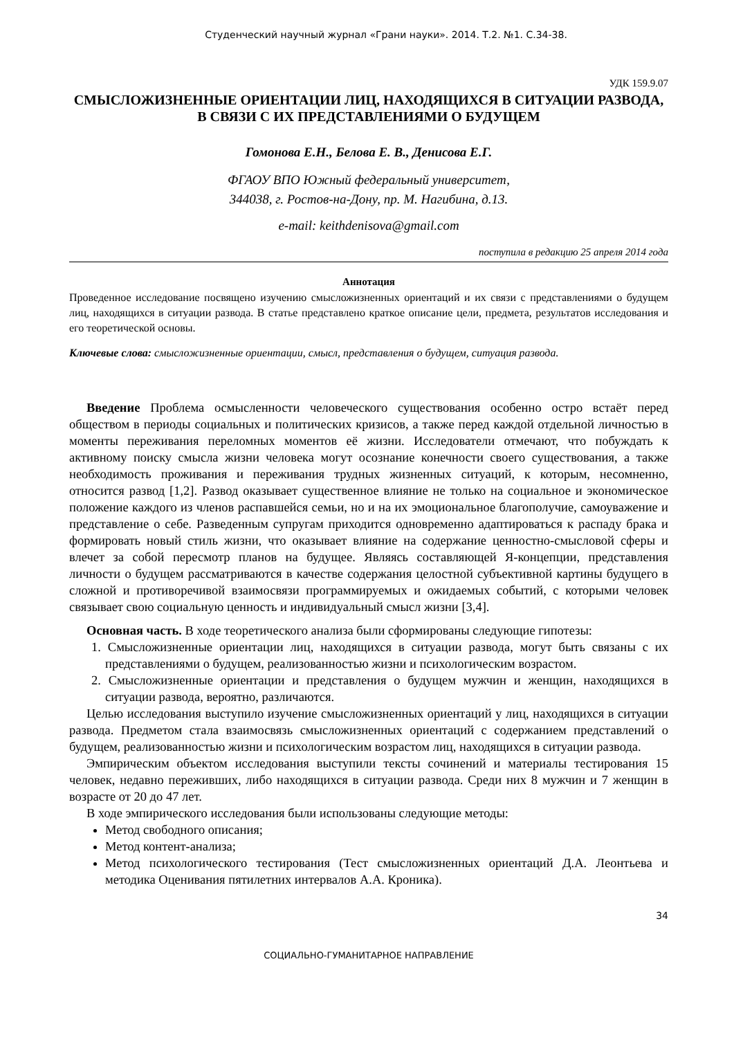Студенческий научный журнал «Грани науки». 2014. Т.2. №1. С.34-38.
УДК 159.9.07
СМЫСЛОЖИЗНЕННЫЕ ОРИЕНТАЦИИ ЛИЦ, НАХОДЯЩИХСЯ В СИТУАЦИИ РАЗВОДА, В СВЯЗИ С ИХ ПРЕДСТАВЛЕНИЯМИ О БУДУЩЕМ
Гомонова Е.Н., Белова Е. В., Денисова Е.Г.
ФГАОУ ВПО Южный федеральный университет,
344038, г. Ростов-на-Дону, пр. М. Нагибина, д.13.
e-mail: keithdenisova@gmail.com
поступила в редакцию 25 апреля 2014 года
Аннотация
Проведенное исследование посвящено изучению смысложизненных ориентаций и их связи с представлениями о будущем лиц, находящихся в ситуации развода. В статье представлено краткое описание цели, предмета, результатов исследования и его теоретической основы.
Ключевые слова: смысложизненные ориентации, смысл, представления о будущем, ситуация развода.
Введение Проблема осмысленности человеческого существования особенно остро встаёт перед обществом в периоды социальных и политических кризисов, а также перед каждой отдельной личностью в моменты переживания переломных моментов её жизни. Исследователи отмечают, что побуждать к активному поиску смысла жизни человека могут осознание конечности своего существования, а также необходимость проживания и переживания трудных жизненных ситуаций, к которым, несомненно, относится развод [1,2]. Развод оказывает существенное влияние не только на социальное и экономическое положение каждого из членов распавшейся семьи, но и на их эмоциональное благополучие, самоуважение и представление о себе. Разведенным супругам приходится одновременно адаптироваться к распаду брака и формировать новый стиль жизни, что оказывает влияние на содержание ценностно-смысловой сферы и влечет за собой пересмотр планов на будущее. Являясь составляющей Я-концепции, представления личности о будущем рассматриваются в качестве содержания целостной субъективной картины будущего в сложной и противоречивой взаимосвязи программируемых и ожидаемых событий, с которыми человек связывает свою социальную ценность и индивидуальный смысл жизни [3,4].
Основная часть. В ходе теоретического анализа были сформированы следующие гипотезы:
1. Смысложизненные ориентации лиц, находящихся в ситуации развода, могут быть связаны с их представлениями о будущем, реализованностью жизни и психологическим возрастом.
2. Смысложизненные ориентации и представления о будущем мужчин и женщин, находящихся в ситуации развода, вероятно, различаются.
Целью исследования выступило изучение смысложизненных ориентаций у лиц, находящихся в ситуации развода. Предметом стала взаимосвязь смысложизненных ориентаций с содержанием представлений о будущем, реализованностью жизни и психологическим возрастом лиц, находящихся в ситуации развода.
Эмпирическим объектом исследования выступили тексты сочинений и материалы тестирования 15 человек, недавно переживших, либо находящихся в ситуации развода. Среди них 8 мужчин и 7 женщин в возрасте от 20 до 47 лет.
В ходе эмпирического исследования были использованы следующие методы:
Метод свободного описания;
Метод контент-анализа;
Метод психологического тестирования (Тест смысложизненных ориентаций Д.А. Леонтьева и методика Оценивания пятилетних интервалов А.А. Кроника).
34
СОЦИАЛЬНО-ГУМАНИТАРНОЕ НАПРАВЛЕНИЕ